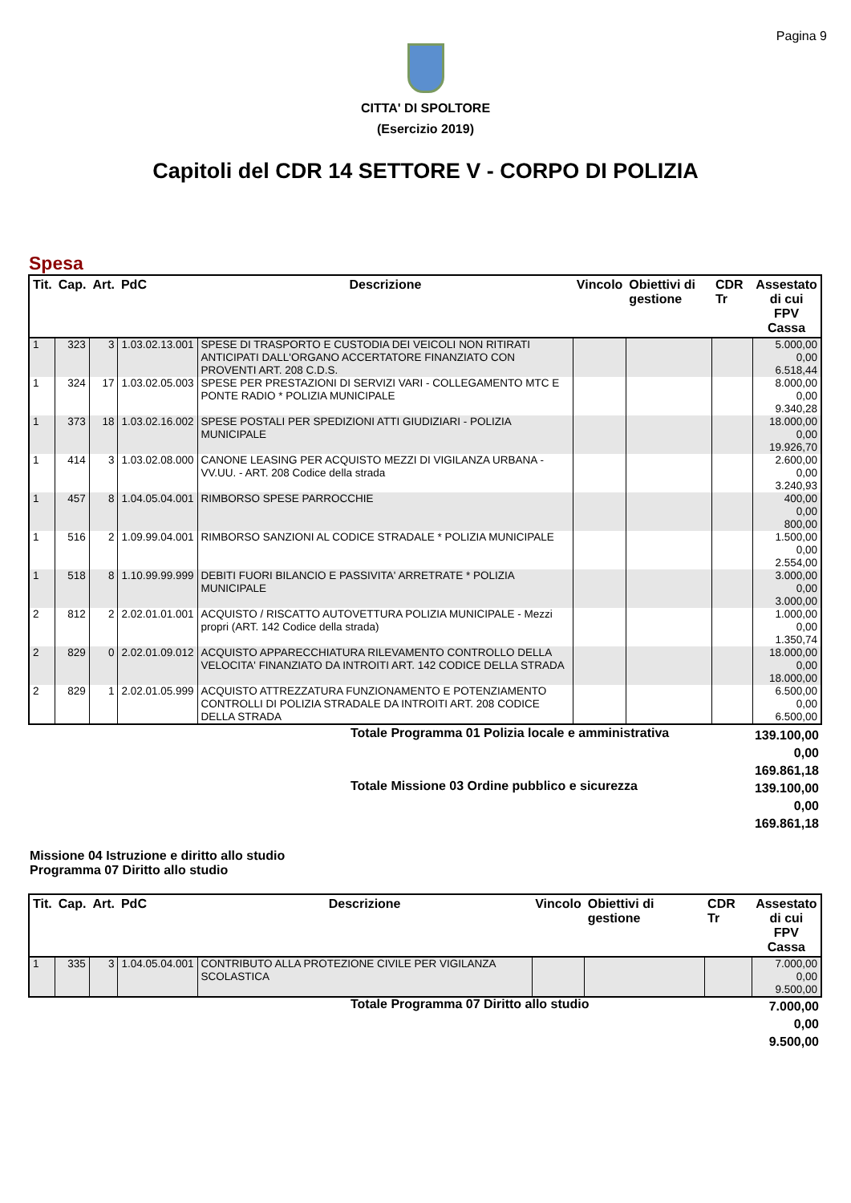Pagina 9
CITTA' DI SPOLTORE
(Esercizio 2019)
Capitoli del CDR 14 SETTORE V - CORPO DI POLIZIA
Spesa
| Tit. | Cap. | Art. | PdC | Descrizione | Vincolo | Obiettivi di gestione | CDR Tr | Assestato di cui FPV Cassa |
| --- | --- | --- | --- | --- | --- | --- | --- | --- |
| 1 | 323 | 3 | 1.03.02.13.001 | SPESE DI TRASPORTO E CUSTODIA DEI VEICOLI NON RITIRATI ANTICIPATI DALL'ORGANO ACCERTATORE FINANZIATO CON PROVENTI ART. 208 C.D.S. | | | | 5.000,00 0,00 6.518,44 |
| 1 | 324 | 17 | 1.03.02.05.003 | SPESE PER PRESTAZIONI DI SERVIZI VARI - COLLEGAMENTO MTC E PONTE RADIO * POLIZIA MUNICIPALE | | | | 8.000,00 0,00 9.340,28 |
| 1 | 373 | 18 | 1.03.02.16.002 | SPESE POSTALI PER SPEDIZIONI ATTI GIUDIZIARI - POLIZIA MUNICIPALE | | | | 18.000,00 0,00 19.926,70 |
| 1 | 414 | 3 | 1.03.02.08.000 | CANONE LEASING PER ACQUISTO MEZZI DI VIGILANZA URBANA - VV.UU. - ART. 208 Codice della strada | | | | 2.600,00 0,00 3.240,93 |
| 1 | 457 | 8 | 1.04.05.04.001 | RIMBORSO SPESE PARROCCHIE | | | | 400,00 0,00 800,00 |
| 1 | 516 | 2 | 1.09.99.04.001 | RIMBORSO SANZIONI AL CODICE STRADALE * POLIZIA MUNICIPALE | | | | 1.500,00 0,00 2.554,00 |
| 1 | 518 | 8 | 1.10.99.99.999 | DEBITI FUORI BILANCIO E PASSIVITA' ARRETRATE * POLIZIA MUNICIPALE | | | | 3.000,00 0,00 3.000,00 |
| 2 | 812 | 2 | 2.02.01.01.001 | ACQUISTO / RISCATTO AUTOVETTURA POLIZIA MUNICIPALE - Mezzi propri (ART. 142 Codice della strada) | | | | 1.000,00 0,00 1.350,74 |
| 2 | 829 | 0 | 2.02.01.09.012 | ACQUISTO APPARECCHIATURA RILEVAMENTO CONTROLLO DELLA VELOCITA' FINANZIATO DA INTROITI ART. 142 CODICE DELLA STRADA | | | | 18.000,00 0,00 18.000,00 |
| 2 | 829 | 1 | 2.02.01.05.999 | ACQUISTO ATTREZZATURA FUNZIONAMENTO E POTENZIAMENTO CONTROLLI DI POLIZIA STRADALE DA INTROITI ART. 208 CODICE DELLA STRADA | | | | 6.500,00 0,00 6.500,00 |
| | Totale Programma 01 Polizia locale e amministrativa | 139.100,00 0,00 169.861,18 |
| | Totale Missione 03 Ordine pubblico e sicurezza | 139.100,00 0,00 169.861,18 |
Missione 04 Istruzione e diritto allo studio
Programma 07 Diritto allo studio
| Tit. | Cap. | Art. | PdC | Descrizione | Vincolo | Obiettivi di gestione | CDR Tr | Assestato di cui FPV Cassa |
| --- | --- | --- | --- | --- | --- | --- | --- | --- |
| 1 | 335 | 3 | 1.04.05.04.001 | CONTRIBUTO ALLA PROTEZIONE CIVILE PER VIGILANZA SCOLASTICA | | | | 7.000,00 0,00 9.500,00 |
| | Totale Programma 07 Diritto allo studio | 7.000,00 0,00 9.500,00 |